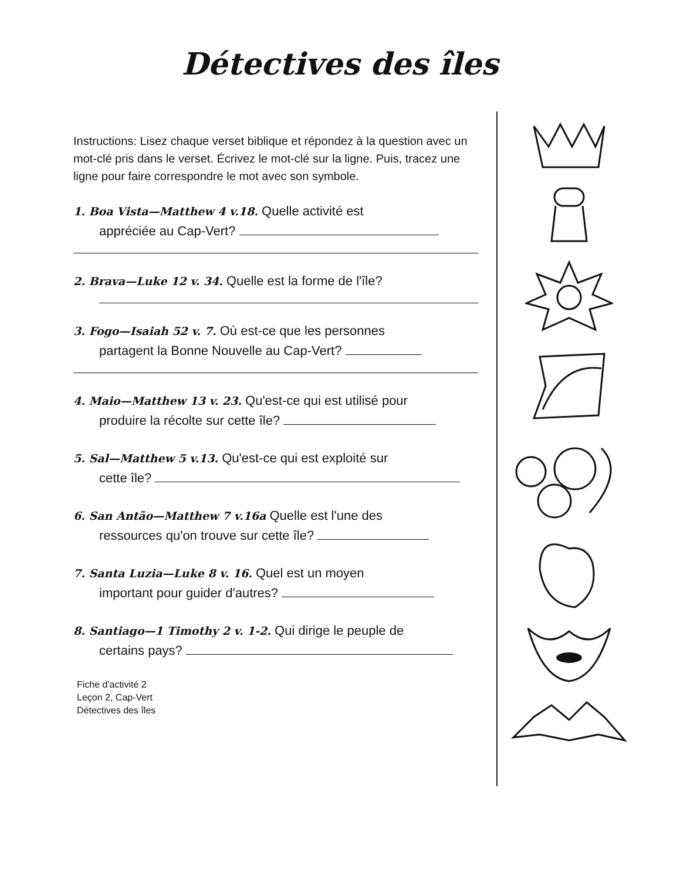Détectives des îles
Instructions: Lisez chaque verset biblique et répondez à la question avec un mot-clé pris dans le verset. Écrivez le mot-clé sur la ligne. Puis, tracez une ligne pour faire correspondre le mot avec son symbole.
1. Boa Vista—Matthew 4 v.18. Quelle activité est
appréciée au Cap-Vert?
2. Brava—Luke 12 v. 34. Quelle est la forme de l'île?
3. Fogo—Isaiah 52 v. 7. Où est-ce que les personnes
partagent la Bonne Nouvelle au Cap-Vert?
4. Maio—Matthew 13 v. 23. Qu'est-ce qui est utilisé pour
produire la récolte sur cette île?
5. Sal—Matthew 5 v.13. Qu'est-ce qui est exploité sur
cette île?
6. San Antão—Matthew 7 v.16a Quelle est l'une des
ressources qu'on trouve sur cette île?
7. Santa Luzia—Luke 8 v. 16. Quel est un moyen
important pour guider d'autres?
8. Santiago—1 Timothy 2 v. 1-2. Qui dirige le peuple de
certains pays?
Fiche d'activité 2
Leçon 2, Cap-Vert
Détectives des îles